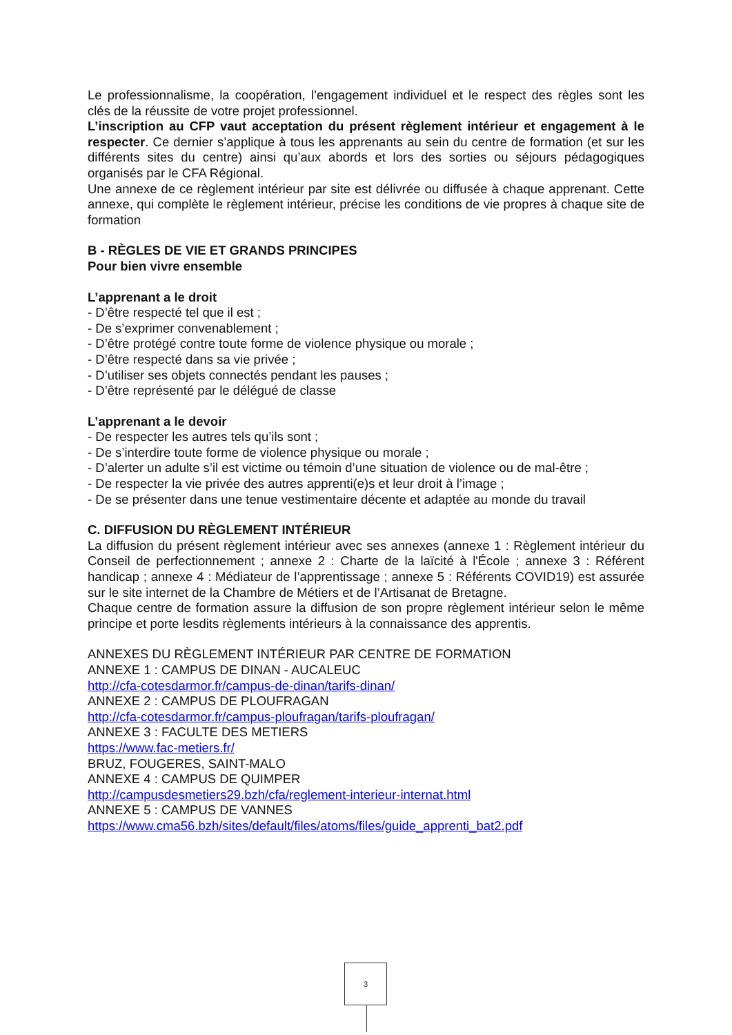Le professionnalisme, la coopération, l’engagement individuel et le respect des règles sont les clés de la réussite de votre projet professionnel.
L’inscription au CFP vaut acceptation du présent règlement intérieur et engagement à le respecter. Ce dernier s’applique à tous les apprenants au sein du centre de formation (et sur les différents sites du centre) ainsi qu’aux abords et lors des sorties ou séjours pédagogiques organisés par le CFA Régional.
Une annexe de ce règlement intérieur par site est délivrée ou diffusée à chaque apprenant. Cette annexe, qui complète le règlement intérieur, précise les conditions de vie propres à chaque site de formation
B - RÈGLES DE VIE ET GRANDS PRINCIPES
Pour bien vivre ensemble
L’apprenant a le droit
- D’être respecté tel que il est ;
- De s’exprimer convenablement ;
- D’être protégé contre toute forme de violence physique ou morale ;
- D’être respecté dans sa vie privée ;
- D’utiliser ses objets connectés pendant les pauses ;
- D’être représenté par le délégué de classe
L’apprenant a le devoir
- De respecter les autres tels qu’ils sont ;
- De s’interdire toute forme de violence physique ou morale ;
- D’alerter un adulte s’il est victime ou témoin d’une situation de violence ou de mal-être ;
- De respecter la vie privée des autres apprenti(e)s et leur droit à l’image ;
- De se présenter dans une tenue vestimentaire décente et adaptée au monde du travail
C. DIFFUSION DU RÈGLEMENT INTÉRIEUR
La diffusion du présent règlement intérieur avec ses annexes (annexe 1 : Règlement intérieur du Conseil de perfectionnement ; annexe 2 : Charte de la laïcité à l'École ; annexe 3 : Référent handicap ; annexe 4 : Médiateur de l’apprentissage ; annexe 5 : Référents COVID19) est assurée sur le site internet de la Chambre de Métiers et de l’Artisanat de Bretagne.
Chaque centre de formation assure la diffusion de son propre règlement intérieur selon le même principe et porte lesdits règlements intérieurs à la connaissance des apprentis.
ANNEXES DU RÈGLEMENT INTÉRIEUR PAR CENTRE DE FORMATION
ANNEXE 1 : CAMPUS DE DINAN - AUCALEUC
http://cfa-cotesdarmor.fr/campus-de-dinan/tarifs-dinan/
ANNEXE 2 : CAMPUS DE PLOUFRAGAN
http://cfa-cotesdarmor.fr/campus-ploufragan/tarifs-ploufragan/
ANNEXE 3 : FACULTE DES METIERS
https://www.fac-metiers.fr/
BRUZ, FOUGERES, SAINT-MALO
ANNEXE 4 : CAMPUS DE QUIMPER
http://campusdesmetiers29.bzh/cfa/reglement-interieur-internat.html
ANNEXE 5 : CAMPUS DE VANNES
https://www.cma56.bzh/sites/default/files/atoms/files/guide_apprenti_bat2.pdf
3